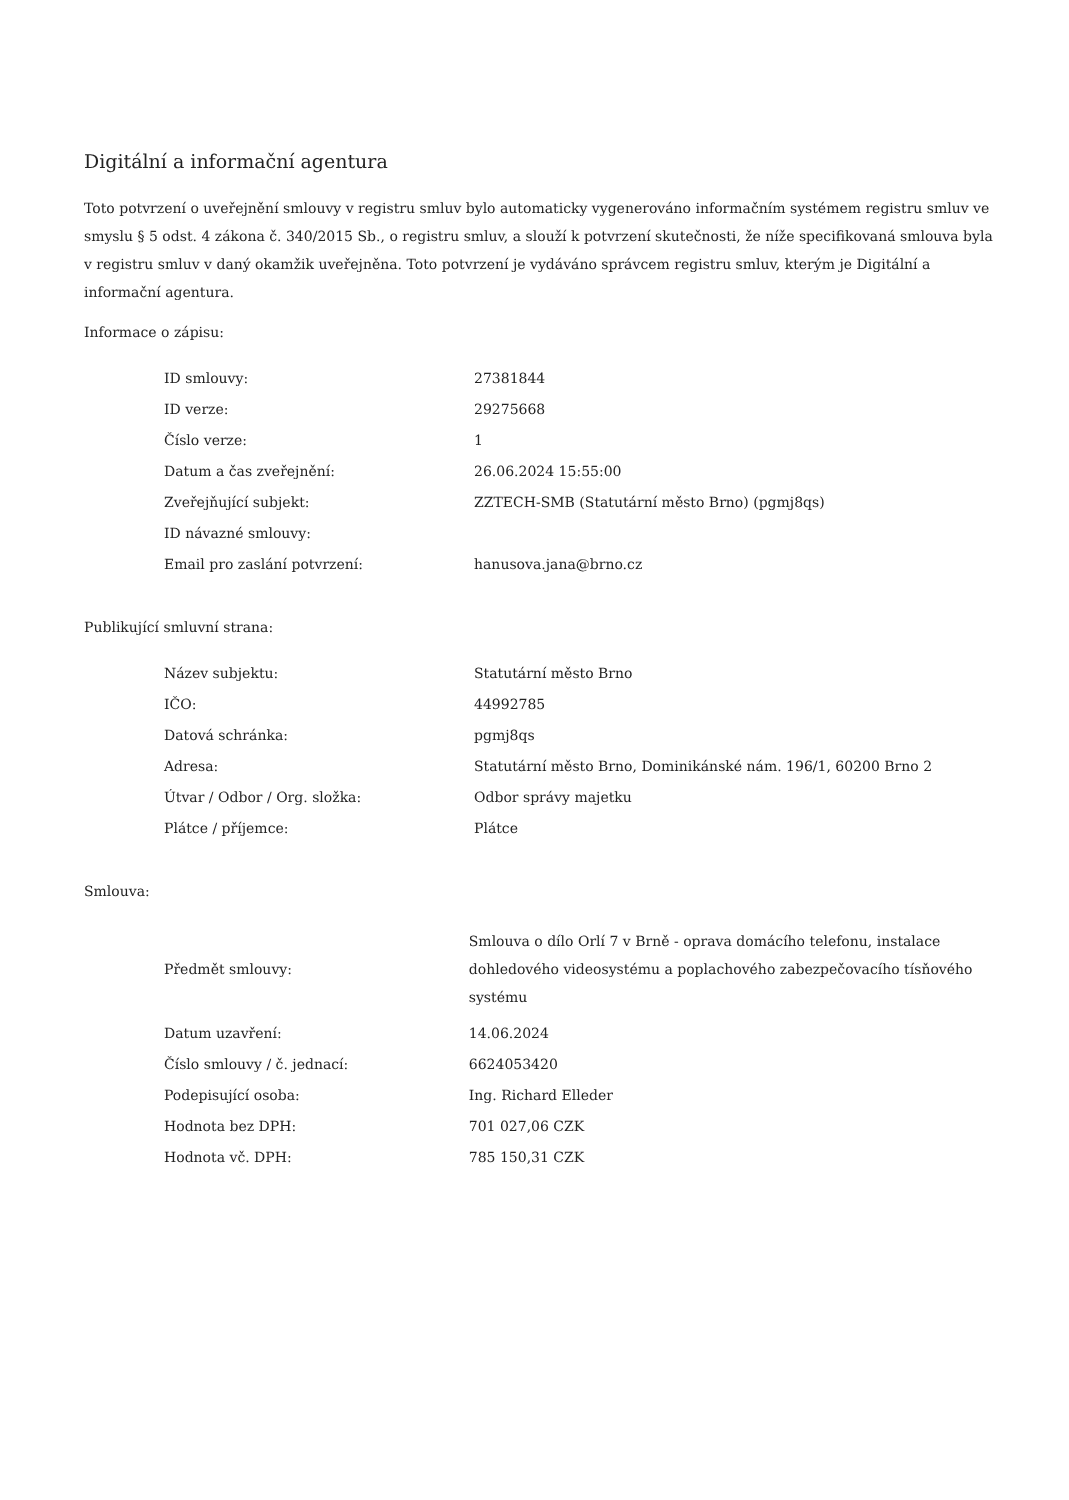Digitální a informační agentura
Toto potvrzení o uveřejnění smlouvy v registru smluv bylo automaticky vygenerováno informačním systémem registru smluv ve smyslu § 5 odst. 4 zákona č. 340/2015 Sb., o registru smluv, a slouží k potvrzení skutečnosti, že níže specifikovaná smlouva byla v registru smluv v daný okamžik uveřejněna. Toto potvrzení je vydáváno správcem registru smluv, kterým je Digitální a informační agentura.
Informace o zápisu:
| ID smlouvy: | 27381844 |
| ID verze: | 29275668 |
| Číslo verze: | 1 |
| Datum a čas zveřejnění: | 26.06.2024 15:55:00 |
| Zveřejňující subjekt: | ZZTECH-SMB (Statutární město Brno) (pgmj8qs) |
| ID návazné smlouvy: | |
| Email pro zaslání potvrzení: | hanusova.jana@brno.cz |
Publikující smluvní strana:
| Název subjektu: | Statutární město Brno |
| IČO: | 44992785 |
| Datová schránka: | pgmj8qs |
| Adresa: | Statutární město Brno, Dominikánské nám. 196/1, 60200 Brno 2 |
| Útvar / Odbor / Org. složka: | Odbor správy majetku |
| Plátce / příjemce: | Plátce |
Smlouva:
| Předmět smlouvy: | Smlouva o dílo Orlí 7 v Brně - oprava domácího telefonu, instalace dohledového videosystému a poplachového zabezpečovacího tísňového systému |
| Datum uzavření: | 14.06.2024 |
| Číslo smlouvy / č. jednací: | 6624053420 |
| Podepisující osoba: | Ing. Richard Elleder |
| Hodnota bez DPH: | 701 027,06 CZK |
| Hodnota vč. DPH: | 785 150,31 CZK |